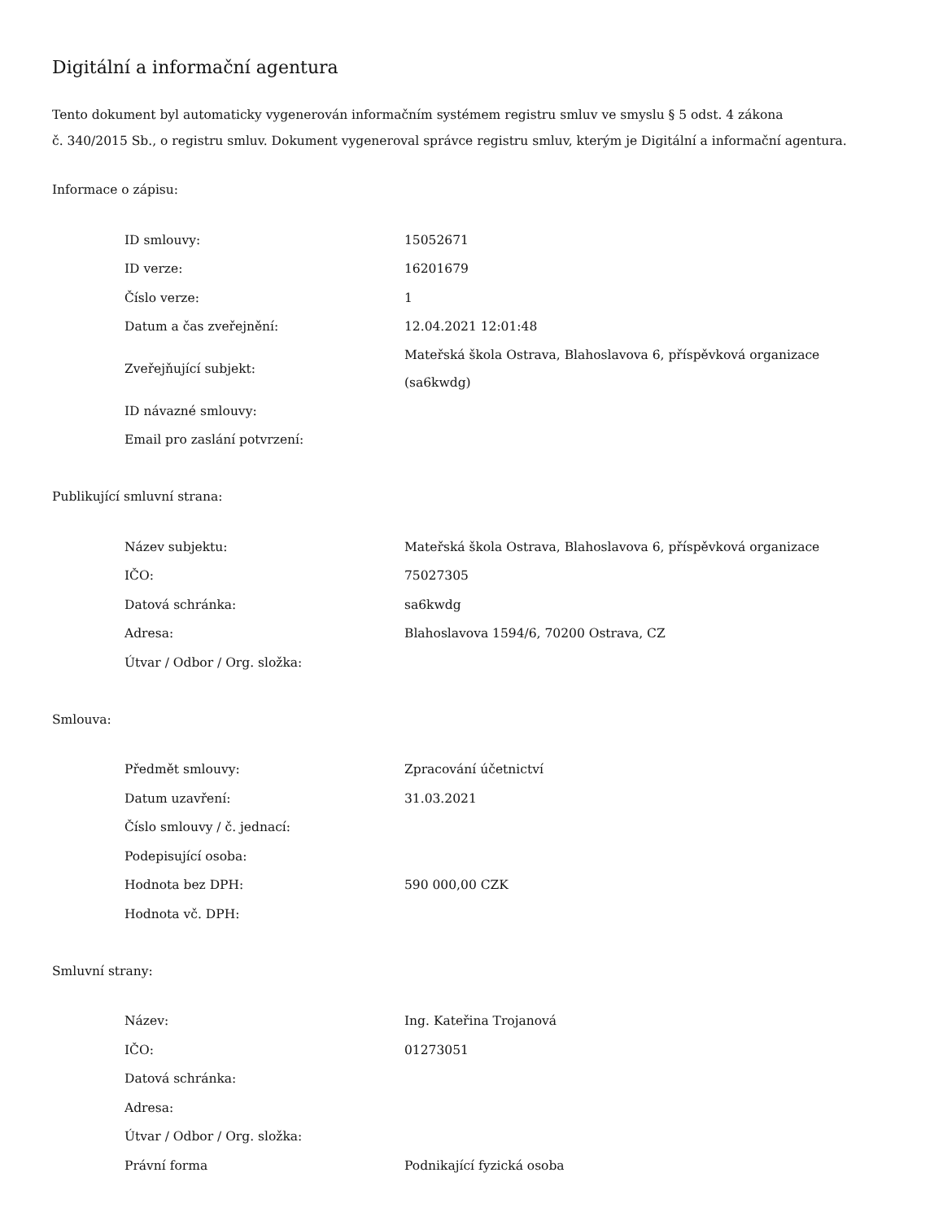Digitální a informační agentura
Tento dokument byl automaticky vygenerován informačním systémem registru smluv ve smyslu § 5 odst. 4 zákona
č. 340/2015 Sb., o registru smluv. Dokument vygeneroval správce registru smluv, kterým je Digitální a informační agentura.
Informace o zápisu:
| ID smlouvy: | 15052671 |
| ID verze: | 16201679 |
| Číslo verze: | 1 |
| Datum a čas zveřejnění: | 12.04.2021 12:01:48 |
| Zveřejňující subjekt: | Mateřská škola Ostrava, Blahoslavova 6, příspěvková organizace (sa6kwdg) |
| ID návazné smlouvy: | |
| Email pro zaslání potvrzení: | |
Publikující smluvní strana:
| Název subjektu: | Mateřská škola Ostrava, Blahoslavova 6, příspěvková organizace |
| IČO: | 75027305 |
| Datová schránka: | sa6kwdg |
| Adresa: | Blahoslavova 1594/6, 70200 Ostrava, CZ |
| Útvar / Odbor / Org. složka: | |
Smlouva:
| Předmět smlouvy: | Zpracování účetnictví |
| Datum uzavření: | 31.03.2021 |
| Číslo smlouvy / č. jednací: | |
| Podepisující osoba: | |
| Hodnota bez DPH: | 590 000,00 CZK |
| Hodnota vč. DPH: | |
Smluvní strany:
| Název: | Ing. Kateřina Trojanová |
| IČO: | 01273051 |
| Datová schránka: | |
| Adresa: | |
| Útvar / Odbor / Org. složka: | |
| Právní forma | Podnikající fyzická osoba |